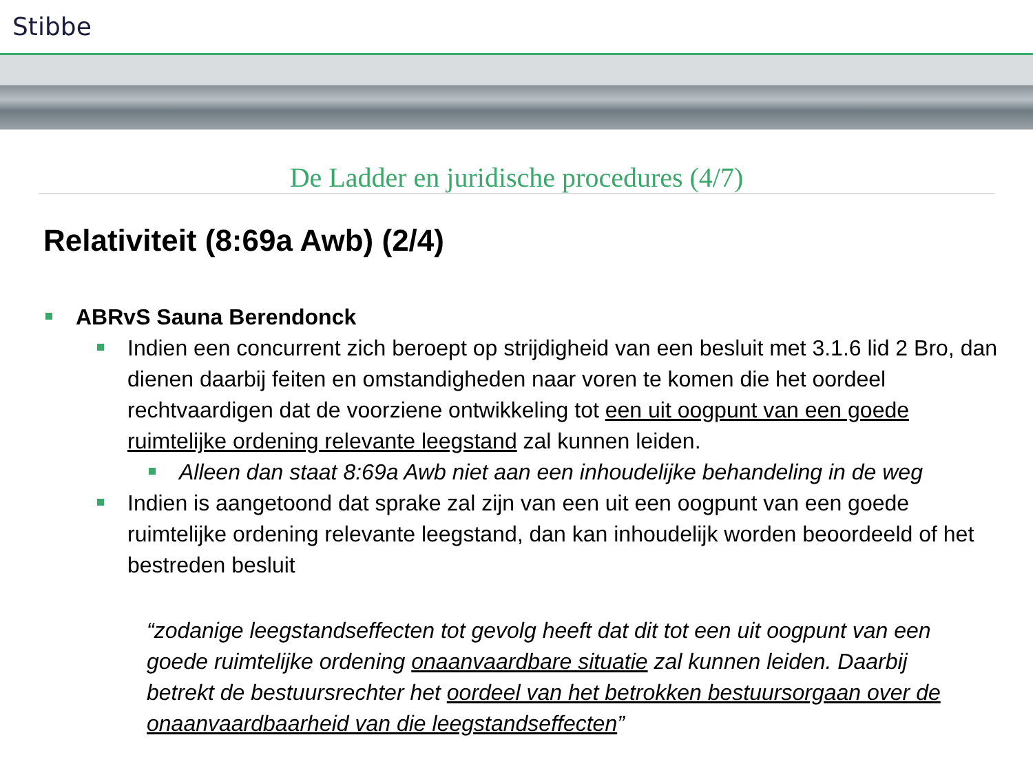Stibbe
De Ladder en juridische procedures (4/7)
Relativiteit (8:69a Awb) (2/4)
ABRvS Sauna Berendonck
Indien een concurrent zich beroept op strijdigheid van een besluit met 3.1.6 lid 2 Bro, dan dienen daarbij feiten en omstandigheden naar voren te komen die het oordeel rechtvaardigen dat de voorziene ontwikkeling tot een uit oogpunt van een goede ruimtelijke ordening relevante leegstand zal kunnen leiden.
Alleen dan staat 8:69a Awb niet aan een inhoudelijke behandeling in de weg
Indien is aangetoond dat sprake zal zijn van een uit een oogpunt van een goede ruimtelijke ordening relevante leegstand, dan kan inhoudelijk worden beoordeeld of het bestreden besluit
“zodanige leegstandseffecten tot gevolg heeft dat dit tot een uit oogpunt van een goede ruimtelijke ordening onaanvaardbare situatie zal kunnen leiden. Daarbij betrekt de bestuursrechter het oordeel van het betrokken bestuursorgaan over de onaanvaardbaarheid van die leegstandseffecten”